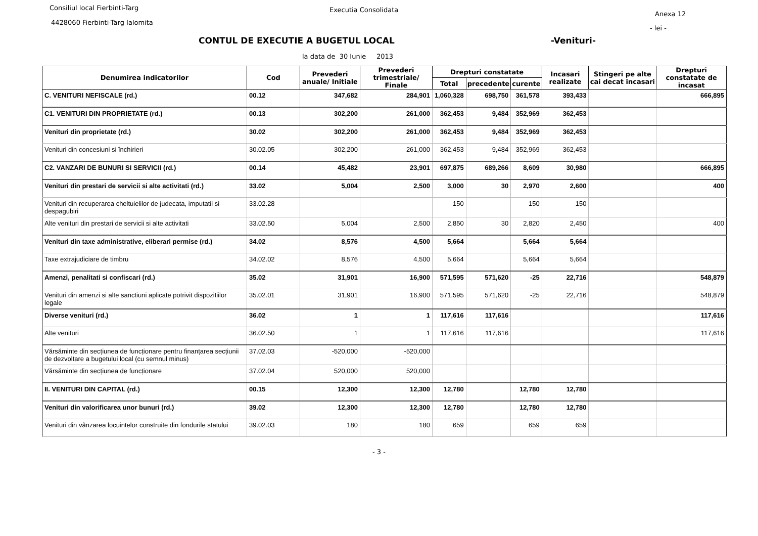Consiliul local Fierbinti-Targ Executia Consolidata
Anexa 12
4428060 Fierbinti-Targ Ialomita
- lei -
CONTUL DE EXECUTIE A BUGETUL LOCAL
-Venituri-
la data de 30 Iunie 2013
| Denumirea indicatorilor | Cod | Prevederi anuale/ Initiale | Prevederi trimestriale/ Finale | Drepturi constatate | | | Incasari realizate | Stingeri pe alte cai decat incasari | Drepturi constatate de incasat |
| --- | --- | --- | --- | --- | --- | --- | --- | --- | --- |
| | | | | Total | precedente | curente | | | |
| C. VENITURI NEFISCALE (rd.) | 00.12 | 347,682 | 284,901 | 1,060,328 | 698,750 | 361,578 | 393,433 | | 666,895 |
| C1. VENITURI DIN PROPRIETATE (rd.) | 00.13 | 302,200 | 261,000 | 362,453 | 9,484 | 352,969 | 362,453 | | |
| Venituri din proprietate (rd.) | 30.02 | 302,200 | 261,000 | 362,453 | 9,484 | 352,969 | 362,453 | | |
| Venituri din concesiuni si închirieri | 30.02.05 | 302,200 | 261,000 | 362,453 | 9,484 | 352,969 | 362,453 | | |
| C2. VANZARI DE BUNURI SI SERVICII (rd.) | 00.14 | 45,482 | 23,901 | 697,875 | 689,266 | 8,609 | 30,980 | | 666,895 |
| Venituri din prestari de servicii si alte activitati (rd.) | 33.02 | 5,004 | 2,500 | 3,000 | 30 | 2,970 | 2,600 | | 400 |
| Venituri din recuperarea cheltuielilor de judecata, imputatii si despagubiri | 33.02.28 | | | 150 | | 150 | 150 | | |
| Alte venituri din prestari de servicii si alte activitati | 33.02.50 | 5,004 | 2,500 | 2,850 | 30 | 2,820 | 2,450 | | 400 |
| Venituri din taxe administrative, eliberari permise (rd.) | 34.02 | 8,576 | 4,500 | 5,664 | | 5,664 | 5,664 | | |
| Taxe extrajudiciare de timbru | 34.02.02 | 8,576 | 4,500 | 5,664 | | 5,664 | 5,664 | | |
| Amenzi, penalitati si confiscari (rd.) | 35.02 | 31,901 | 16,900 | 571,595 | 571,620 | -25 | 22,716 | | 548,879 |
| Venituri din amenzi si alte sanctiuni aplicate potrivit dispozitiilor legale | 35.02.01 | 31,901 | 16,900 | 571,595 | 571,620 | -25 | 22,716 | | 548,879 |
| Diverse venituri (rd.) | 36.02 | 1 | 1 | 117,616 | 117,616 | | | | 117,616 |
| Alte venituri | 36.02.50 | 1 | 1 | 117,616 | 117,616 | | | | 117,616 |
| Vărsăminte din secțiunea de funcționare pentru finanțarea secțiunii de dezvoltare a bugetului local (cu semnul minus) | 37.02.03 | -520,000 | -520,000 | | | | | | |
| Vărsăminte din secțiunea de funcționare | 37.02.04 | 520,000 | 520,000 | | | | | | |
| II. VENITURI DIN CAPITAL (rd.) | 00.15 | 12,300 | 12,300 | 12,780 | | 12,780 | 12,780 | | |
| Venituri din valorificarea unor bunuri (rd.) | 39.02 | 12,300 | 12,300 | 12,780 | | 12,780 | 12,780 | | |
| Venituri din vânzarea locuintelor construite din fondurile statului | 39.02.03 | 180 | 180 | 659 | | 659 | 659 | | |
- 3 -